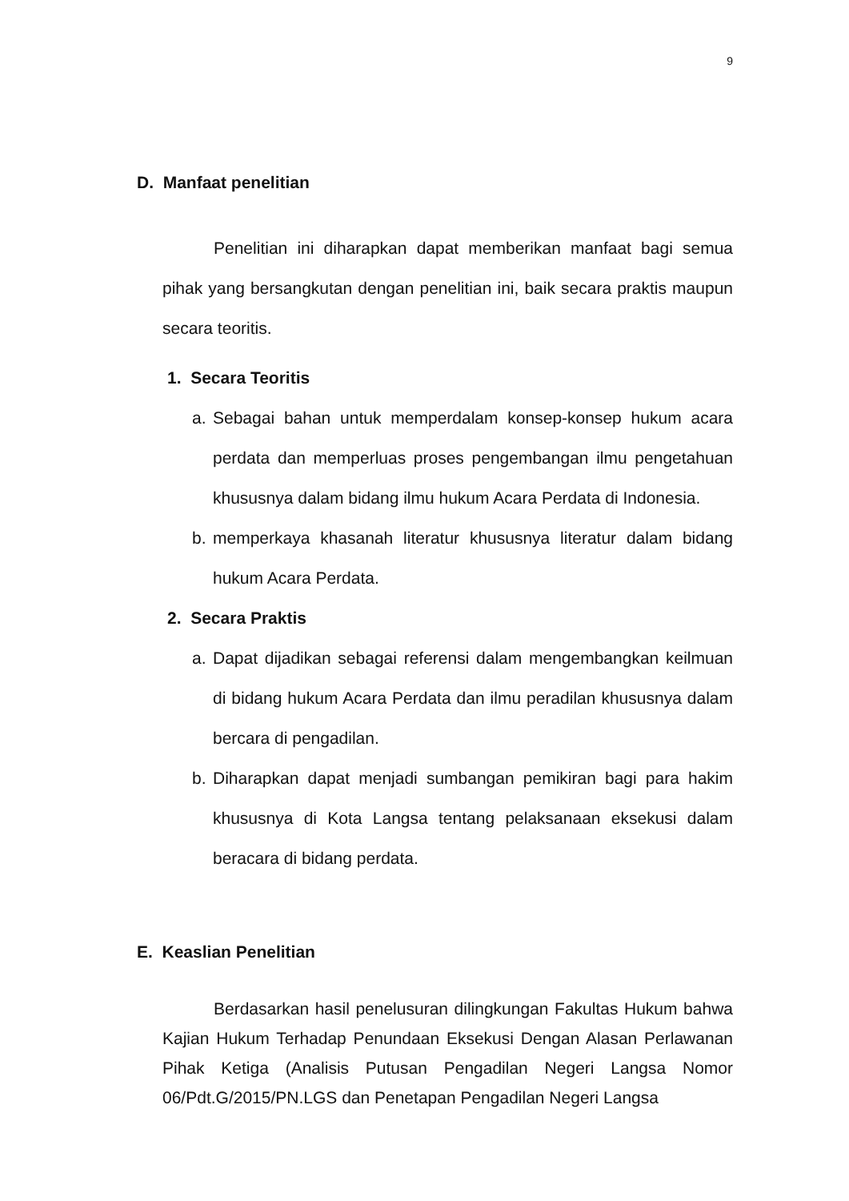9
D. Manfaat penelitian
Penelitian ini diharapkan dapat memberikan manfaat bagi semua pihak yang bersangkutan dengan penelitian ini, baik secara praktis maupun secara teoritis.
1. Secara Teoritis
a. Sebagai bahan untuk memperdalam konsep-konsep hukum acara perdata dan memperluas proses pengembangan ilmu pengetahuan khususnya dalam bidang ilmu hukum Acara Perdata di Indonesia.
b. memperkaya khasanah literatur khususnya literatur dalam bidang hukum Acara Perdata.
2. Secara Praktis
a. Dapat dijadikan sebagai referensi dalam mengembangkan keilmuan di bidang hukum Acara Perdata dan ilmu peradilan khususnya dalam bercara di pengadilan.
b. Diharapkan dapat menjadi sumbangan pemikiran bagi para hakim khususnya di Kota Langsa tentang pelaksanaan eksekusi dalam beracara di bidang perdata.
E. Keaslian Penelitian
Berdasarkan hasil penelusuran dilingkungan Fakultas Hukum bahwa Kajian Hukum Terhadap Penundaan Eksekusi Dengan Alasan Perlawanan Pihak Ketiga (Analisis Putusan Pengadilan Negeri Langsa Nomor 06/Pdt.G/2015/PN.LGS dan Penetapan Pengadilan Negeri Langsa